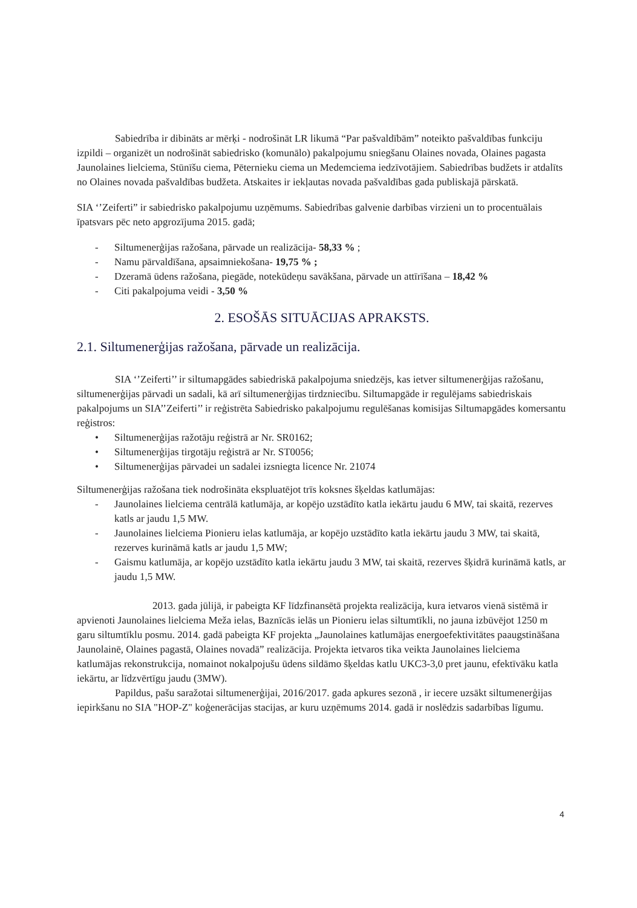Sabiedrība ir dibināts ar mērķi - nodrošināt LR likumā “Par pašvaldībām” noteikto pašvaldības funkciju izpildi – organizēt un nodrošināt sabiedrisko (komunālo) pakalpojumu sniegšanu Olaines novada, Olaines pagasta Jaunolaines lielciema, Stūnīšu ciema, Pēternieku ciema un Medemciema iedzīvotājiem. Sabiedrības budžets ir atdalīts no Olaines novada pašvaldības budžeta. Atskaites ir iekļautas novada pašvaldības gada publiskajā pārskatā.
SIA ‘’Zeiferti” ir sabiedrisko pakalpojumu uzņēmums. Sabiedrības galvenie darbības virzieni un to procentuālais īpatsvars pēc neto apgrozījuma 2015. gadā;
- Siltumenerģijas ražošana, pārvade un realizācija- 58,33 % ;
- Namu pārvaldīšana, apsaimniekošana- 19,75 % ;
- Dzeramā ūdens ražošana, piegāde, notekūdeņu savākšana, pārvade un attīrīšana – 18,42 %
- Citi pakalpojuma veidi - 3,50 %
2. ESOŠĀS SITUĀCIJAS APRAKSTS.
2.1. Siltumenerģijas ražošana, pārvade un realizācija.
SIA ‘’Zeiferti’’ ir siltumapgādes sabiedriskā pakalpojuma sniedzējs, kas ietver siltumenerģijas ražošanu, siltumenerģijas pārvadi un sadali, kā arī siltumenerģijas tirdzniecību. Siltumapgāde ir regulējams sabiedriskais pakalpojums un SIA’’Zeiferti’’ ir reģistrēta Sabiedrisko pakalpojumu regulēšanas komisijas Siltumapgādes komersantu reģistros:
• Siltumenerģijas ražotāju reģistrā ar Nr. SR0162;
• Siltumenerģijas tirgotāju reģistrā ar Nr. ST0056;
• Siltumenerģijas pārvadei un sadalei izsniegta licence Nr. 21074
Siltumenerģijas ražošana tiek nodrošināta ekspluatējot trīs koksnes šķeldas katlumājas:
- Jaunolaines lielciema centrālā katlumāja, ar kopējo uzstādīto katla iekārtu jaudu 6 MW, tai skaitā, rezerves katls ar jaudu 1,5 MW.
- Jaunolaines lielciema Pionieru ielas katlumāja, ar kopējo uzstādīto katla iekārtu jaudu 3 MW, tai skaitā, rezerves kurināmā katls ar jaudu 1,5 MW;
- Gaismu katlumāja, ar kopējo uzstādīto katla iekārtu jaudu 3 MW, tai skaitā, rezerves šķidrā kurināmā katls, ar jaudu 1,5 MW.
2013. gada jūlijā, ir pabeigta KF līdzfinansētā projekta realizācija, kura ietvaros vienā sistēmā ir apvienoti Jaunolaines lielciema Meža ielas, Baznīcās ielās un Pionieru ielas siltumtīkli, no jauna izbūvējot 1250 m garu siltumtīklu posmu. 2014. gadā pabeigta KF projekta „Jaunolaines katlumājas energoefektivitātes paaugstināšana Jaunolainē, Olaines pagastā, Olaines novadā” realizācija. Projekta ietvaros tika veikta Jaunolaines lielciema katlumājas rekonstrukcija, nomainot nokalpojušu ūdens sildāmo šķeldas katlu UKC3-3,0 pret jaunu, efektīvāku katla iekārtu, ar līdzvērtīgu jaudu (3MW).
Papildus, pašu saražotai siltumenerģijai, 2016/2017. gada apkures sezonā , ir iecere uzsākt siltumenerģijas iepirkšanu no SIA "HOP-Z" koģenerācijas stacijas, ar kuru uzņēmums 2014. gadā ir noslēdzis sadarbības līgumu.
4